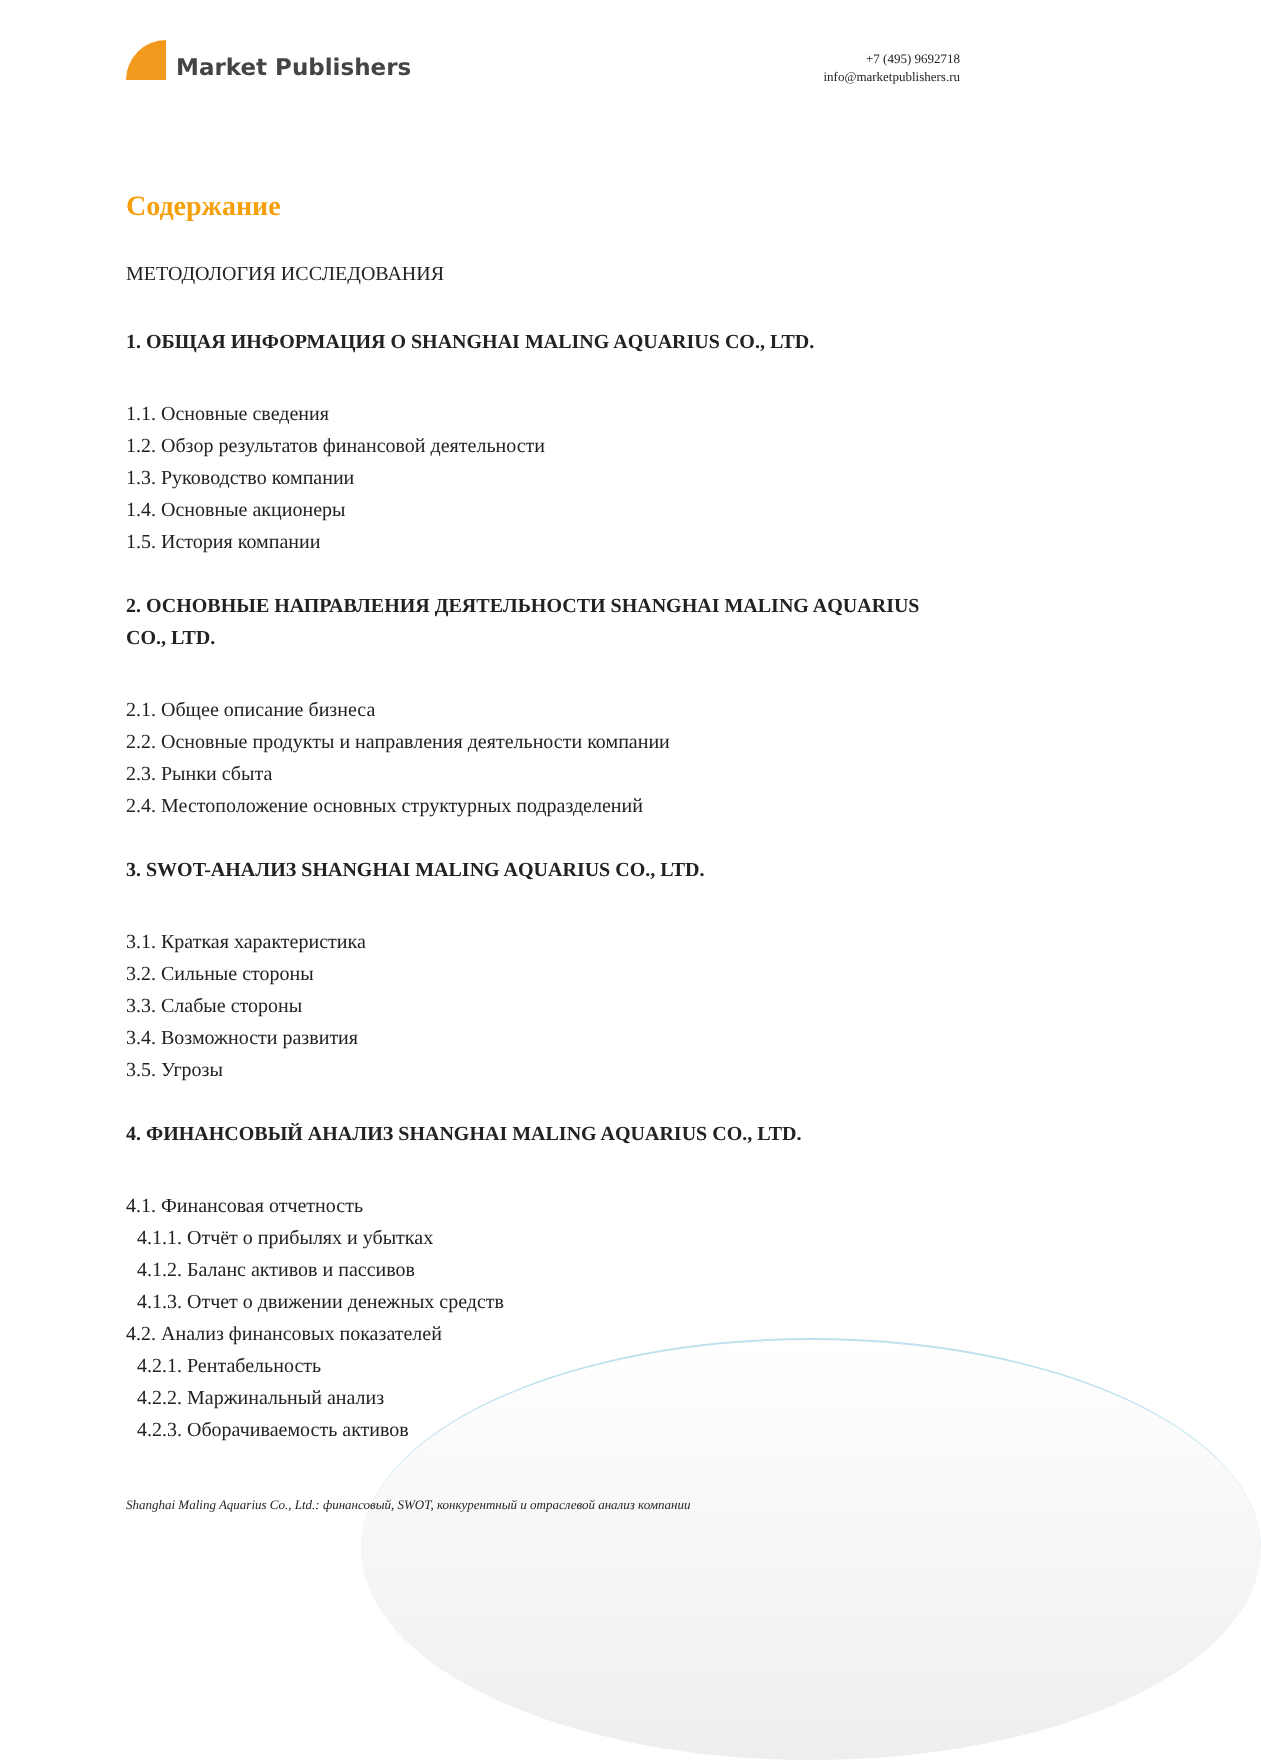Market Publishers
+7 (495) 9692718
info@marketpublishers.ru
Содержание
МЕТОДОЛОГИЯ ИССЛЕДОВАНИЯ
1. ОБЩАЯ ИНФОРМАЦИЯ О SHANGHAI MALING AQUARIUS CO., LTD.
1.1. Основные сведения
1.2. Обзор результатов финансовой деятельности
1.3. Руководство компании
1.4. Основные акционеры
1.5. История компании
2. ОСНОВНЫЕ НАПРАВЛЕНИЯ ДЕЯТЕЛЬНОСТИ SHANGHAI MALING AQUARIUS CO., LTD.
2.1. Общее описание бизнеса
2.2. Основные продукты и направления деятельности компании
2.3. Рынки сбыта
2.4. Местоположение основных структурных подразделений
3. SWOT-АНАЛИЗ SHANGHAI MALING AQUARIUS CO., LTD.
3.1. Краткая характеристика
3.2. Сильные стороны
3.3. Слабые стороны
3.4. Возможности развития
3.5. Угрозы
4. ФИНАНСОВЫЙ АНАЛИЗ SHANGHAI MALING AQUARIUS CO., LTD.
4.1. Финансовая отчетность
4.1.1. Отчёт о прибылях и убытках
4.1.2. Баланс активов и пассивов
4.1.3. Отчет о движении денежных средств
4.2. Анализ финансовых показателей
4.2.1. Рентабельность
4.2.2. Маржинальный анализ
4.2.3. Оборачиваемость активов
Shanghai Maling Aquarius Co., Ltd.: финансовый, SWOT, конкурентный и отраслевой анализ компании